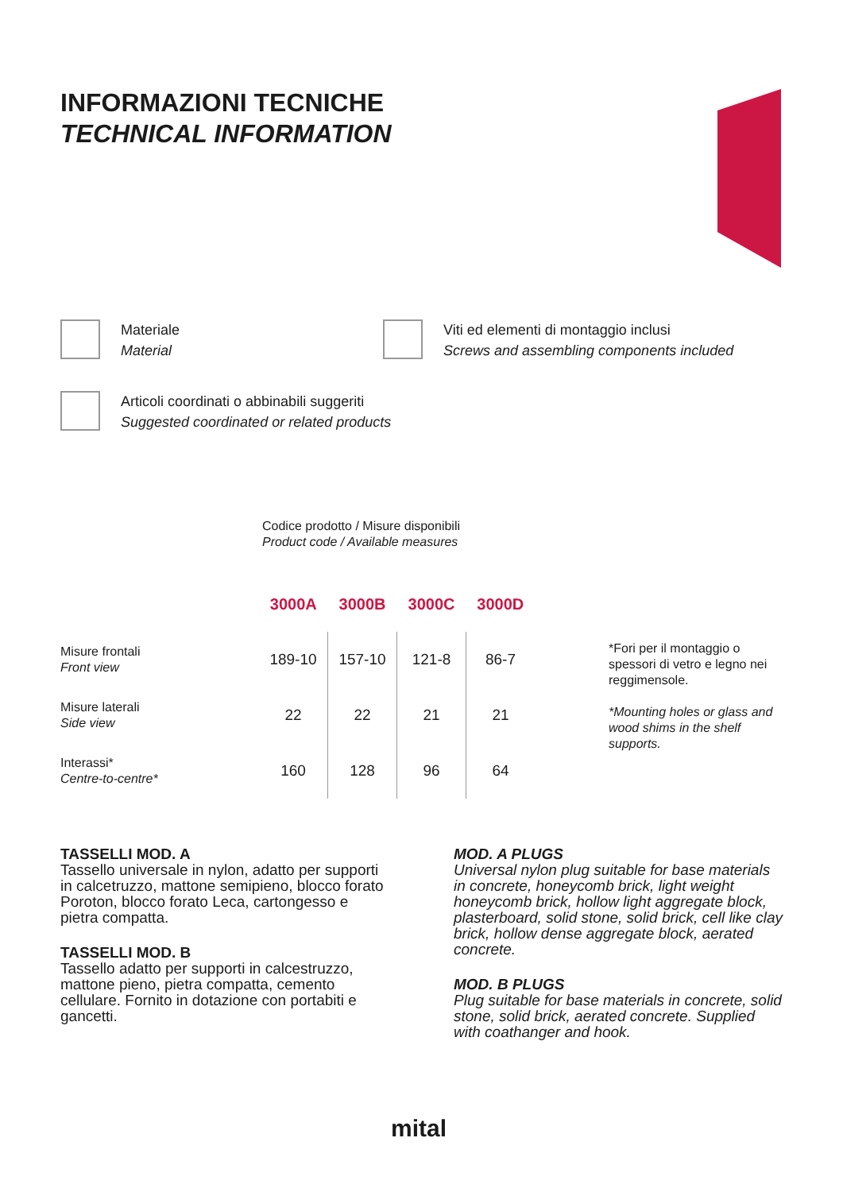INFORMAZIONI TECNICHE
TECHNICAL INFORMATION
Materiale
Material
Viti ed elementi di montaggio inclusi
Screws and assembling components included
Articoli coordinati o abbinabili suggeriti
Suggested coordinated or related products
Codice prodotto / Misure disponibili
Product code / Available measures
| | 3000A | 3000B | 3000C | 3000D |
| Misure frontali Front view | 189-10 | 157-10 | 121-8 | 86-7 |
| Misure laterali Side view | 22 | 22 | 21 | 21 |
| Interassi* Centre-to-centre* | 160 | 128 | 96 | 64 |
*Fori per il montaggio o spessori di vetro e legno nei reggimensole.
*Mounting holes or glass and wood shims in the shelf supports.
TASSELLI MOD. A
Tassello universale in nylon, adatto per supporti in calcetruzzo, mattone semipieno, blocco forato Poroton, blocco forato Leca, cartongesso e pietra compatta.
TASSELLI MOD. B
Tassello adatto per supporti in calcestruzzo, mattone pieno, pietra compatta, cemento cellulare. Fornito in dotazione con portabiti e gancetti.
MOD. A PLUGS
Universal nylon plug suitable for base materials in concrete, honeycomb brick, light weight honeycomb brick, hollow light aggregate block, plasterboard, solid stone, solid brick, cell like clay brick, hollow dense aggregate block, aerated concrete.
MOD. B PLUGS
Plug suitable for base materials in concrete, solid stone, solid brick, aerated concrete. Supplied with coathanger and hook.
mital